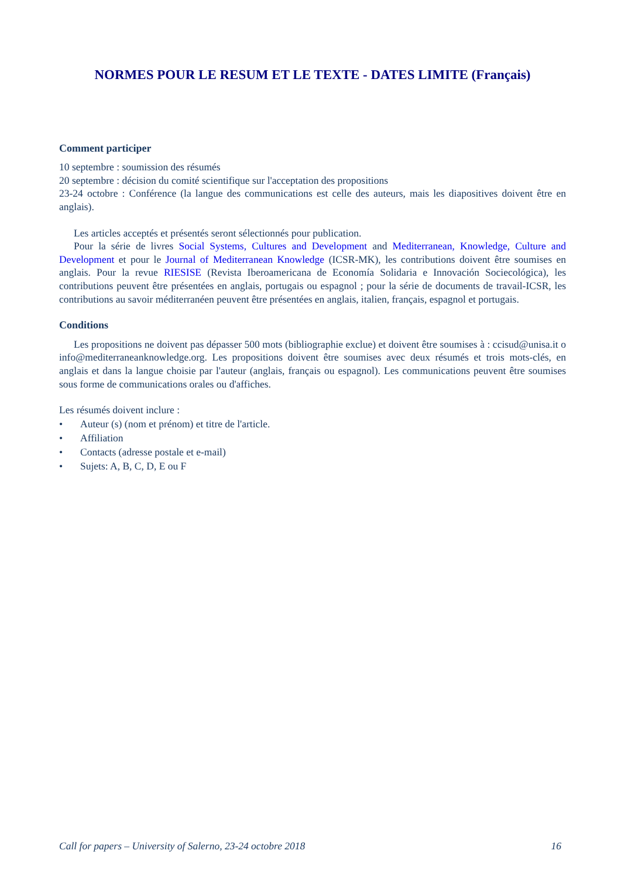NORMES POUR LE RESUM ET LE TEXTE - DATES LIMITE (Français)
Comment participer
10 septembre : soumission des résumés
20 septembre : décision du comité scientifique sur l'acceptation des propositions
23-24 octobre : Conférence (la langue des communications est celle des auteurs, mais les diapositives doivent être en anglais).
Les articles acceptés et présentés seront sélectionnés pour publication.
Pour la série de livres Social Systems, Cultures and Development and Mediterranean, Knowledge, Culture and Development et pour le Journal of Mediterranean Knowledge (ICSR-MK), les contributions doivent être soumises en anglais. Pour la revue RIESISE (Revista Iberoamericana de Economía Solidaria e Innovación Sociecológica), les contributions peuvent être présentées en anglais, portugais ou espagnol ; pour la série de documents de travail-ICSR, les contributions au savoir méditerranéen peuvent être présentées en anglais, italien, français, espagnol et portugais.
Conditions
Les propositions ne doivent pas dépasser 500 mots (bibliographie exclue) et doivent être soumises à : ccisud@unisa.it o info@mediterraneanknowledge.org. Les propositions doivent être soumises avec deux résumés et trois mots-clés, en anglais et dans la langue choisie par l'auteur (anglais, français ou espagnol). Les communications peuvent être soumises sous forme de communications orales ou d'affiches.
Les résumés doivent inclure :
• Auteur (s) (nom et prénom) et titre de l'article.
• Affiliation
• Contacts (adresse postale et e-mail)
• Sujets: A, B, C, D, E ou F
Call for papers – University of Salerno, 23-24 octobre 2018 16